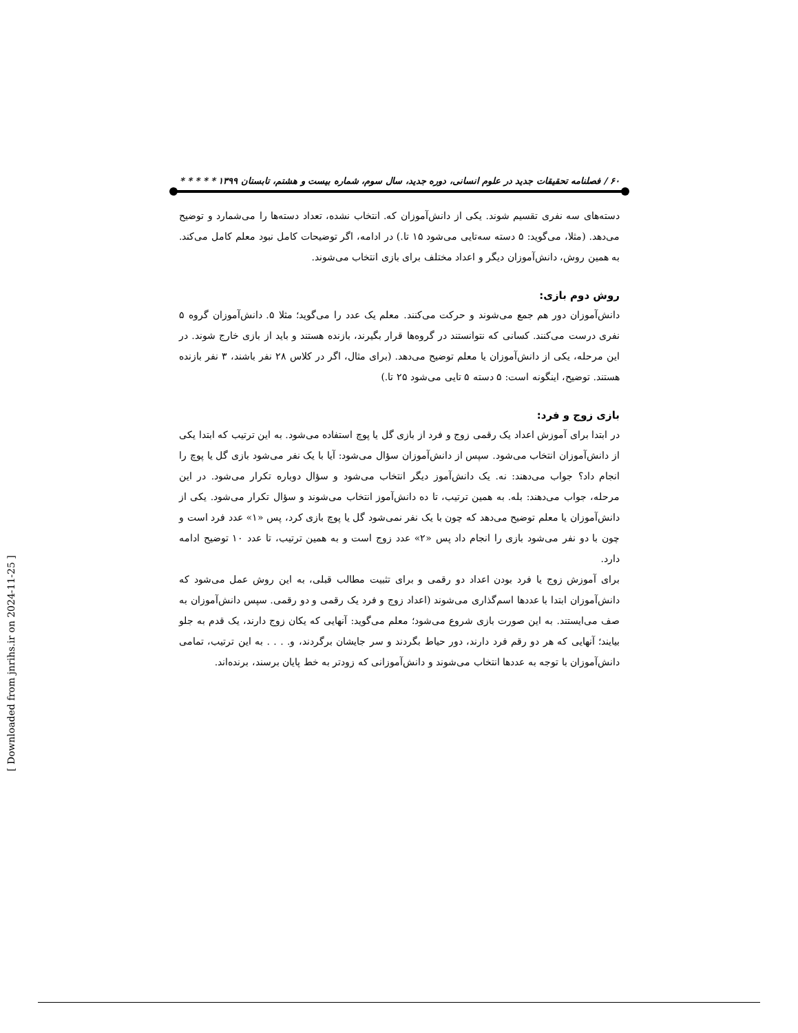۶۰ / فصلنامه تحقیقات جدید در علوم انسانی، دوره جدید، سال سوم، شماره بیست و هشتم، تابستان ۱۳۹۹ * * * * *
دسته‌های سه نفری تقسیم شوند. یکی از دانش‌آموزان که. انتخاب نشده، تعداد دسته‌ها را می‌شمارد و توضیح می‌دهد. (مثلا، می‌گوید: ۵ دسته سه‌تایی می‌شود ۱۵ تا.) در ادامه، اگر توضیحات کامل نبود معلم کامل می‌کند. به همین روش، دانش‌آموزان دیگر و اعداد مختلف برای بازی انتخاب می‌شوند.
روش دوم بازی:
دانش‌آموزان دور هم جمع می‌شوند و حرکت می‌کنند. معلم یک عدد را می‌گوید؛ مثلا ۵. دانش‌آموزان گروه ۵ نفری درست می‌کنند. کسانی که نتوانستند در گروه‌ها قرار بگیرند، بازنده هستند و باید از بازی خارج شوند. در این مرحله، یکی از دانش‌آموزان یا معلم توضیح می‌دهد. (برای مثال، اگر در کلاس ۲۸ نفر باشند، ۳ نفر بازنده هستند. توضیح، اینگونه است: ۵ دسته ۵ تایی می‌شود ۲۵ تا.)
بازی زوج و فرد:
در ابتدا برای آموزش اعداد یک رقمی زوج و فرد از بازی گل یا پوچ استفاده می‌شود. به این ترتیب که ابتدا یکی از دانش‌آموزان انتخاب می‌شود. سپس از دانش‌آموزان سؤال می‌شود: آیا با یک نفر می‌شود بازی گل یا پوچ را انجام داد؟ جواب می‌دهند: نه. یک دانش‌آموز دیگر انتخاب می‌شود و سؤال دوباره تکرار می‌شود. در این مرحله، جواب می‌دهند: بله. به همین ترتیب، تا ده دانش‌آموز انتخاب می‌شوند و سؤال تکرار می‌شود. یکی از دانش‌آموزان یا معلم توضیح می‌دهد که چون با یک نفر نمی‌شود گل یا پوچ بازی کرد، پس «۱» عدد فرد است و چون با دو نفر می‌شود بازی را انجام داد پس «۲» عدد زوج است و به همین ترتیب، تا عدد ۱۰ توضیح ادامه دارد.
برای آموزش زوج یا فرد بودن اعداد دو رقمی و برای تثبیت مطالب قبلی، به این روش عمل می‌شود که دانش‌آموزان ابتدا با عددها اسم‌گذاری می‌شوند (اعداد زوج و فرد یک رقمی و دو رقمی. سپس دانش‌آموزان به صف می‌ایستند. به این صورت بازی شروع می‌شود؛ معلم می‌گوید: آنهایی که یکان زوج دارند، یک قدم به جلو بیایند؛ آنهایی که هر دو رقم فرد دارند، دور حیاط بگردند و سر جایشان برگردند، و. . . . به این ترتیب، تمامی دانش‌آموزان با توجه به عددها انتخاب می‌شوند و دانش‌آموزانی که زودتر به خط پایان برسند، برنده‌اند.
[ Downloaded from jnrihs.ir on 2024-11-25 ]